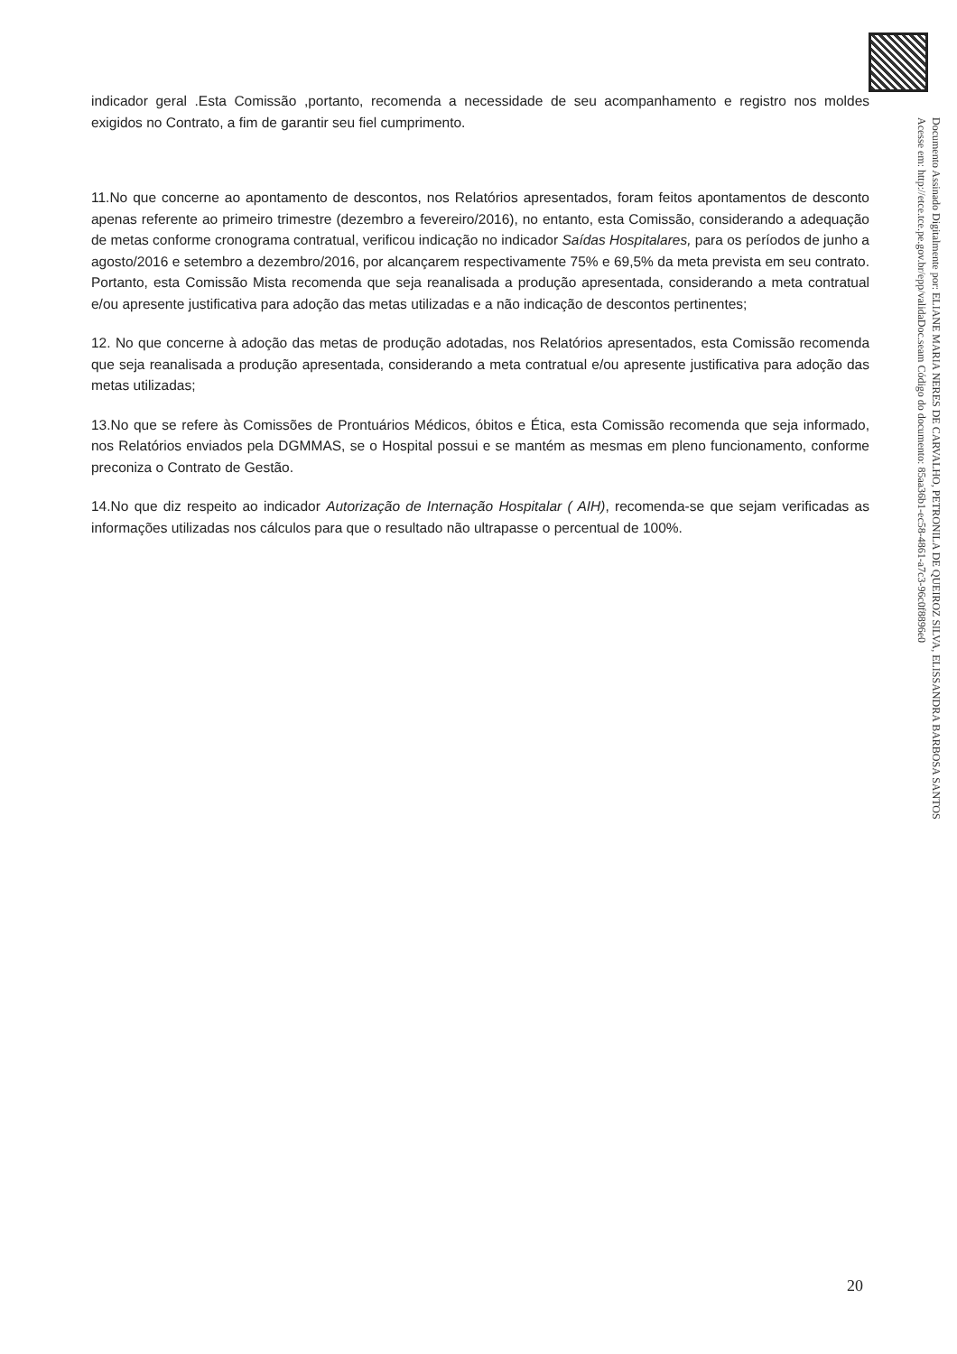indicador geral .Esta Comissão ,portanto, recomenda a necessidade de seu acompanhamento e registro nos moldes exigidos no Contrato, a fim de garantir seu fiel cumprimento.
11.No que concerne ao apontamento de descontos, nos Relatórios apresentados, foram feitos apontamentos de desconto apenas referente ao primeiro trimestre (dezembro a fevereiro/2016), no entanto, esta Comissão, considerando a adequação de metas conforme cronograma contratual, verificou indicação no indicador Saídas Hospitalares, para os períodos de junho a agosto/2016 e setembro a dezembro/2016, por alcançarem respectivamente 75% e 69,5% da meta prevista em seu contrato. Portanto, esta Comissão Mista recomenda que seja reanalisada a produção apresentada, considerando a meta contratual e/ou apresente justificativa para adoção das metas utilizadas e a não indicação de descontos pertinentes;
12. No que concerne à adoção das metas de produção adotadas, nos Relatórios apresentados, esta Comissão recomenda que seja reanalisada a produção apresentada, considerando a meta contratual e/ou apresente justificativa para adoção das metas utilizadas;
13.No que se refere às Comissões de Prontuários Médicos, óbitos e Ética, esta Comissão recomenda que seja informado, nos Relatórios enviados pela DGMMAS, se o Hospital possui e se mantém as mesmas em pleno funcionamento, conforme preconiza o Contrato de Gestão.
14.No que diz respeito ao indicador Autorização de Internação Hospitalar ( AIH), recomenda-se que sejam verificadas as informações utilizadas nos cálculos para que o resultado não ultrapasse o percentual de 100%.
Documento Assinado Digitalmente por: ELIANE MARIA NERES DE CARVALHO, PETRONILA DE QUEIROZ SILVA, ELISSANDRA BARBOSA SANTOS
Acesse em: http://etce.tce.pe.gov.br/epp/validaDoc.seam Código do documento: 85aa36b1-ec58-4861-a7c3-96c0f8896e0
20